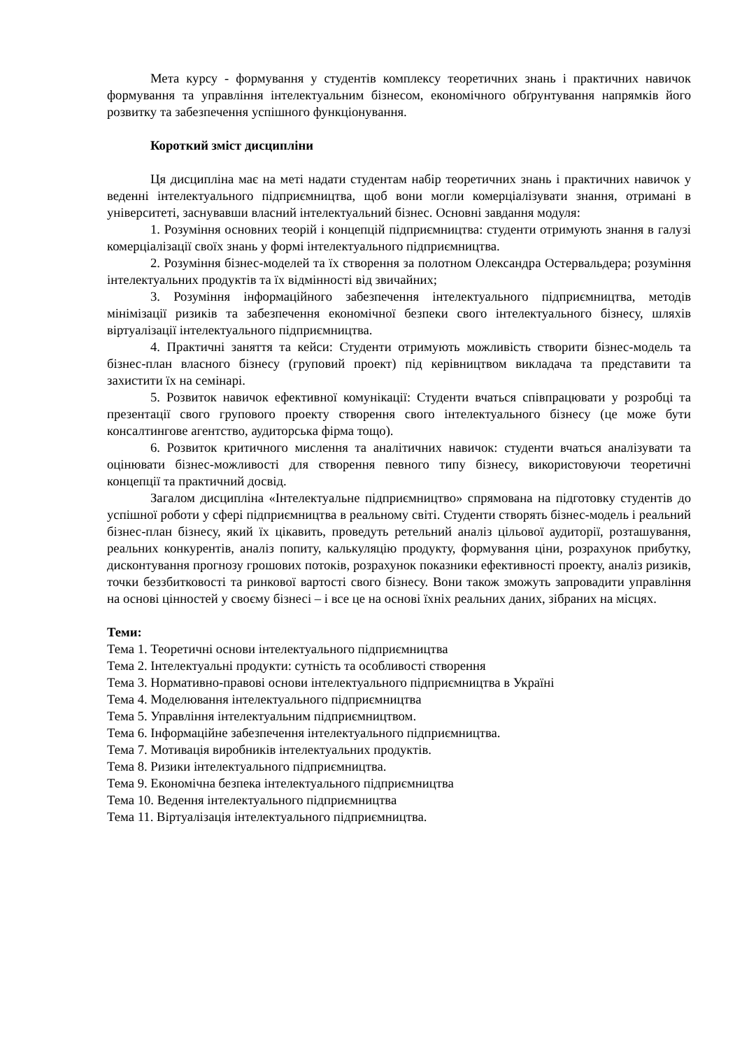Мета курсу - формування у студентів комплексу теоретичних знань і практичних навичок формування та управління інтелектуальним бізнесом, економічного обґрунтування напрямків його розвитку та забезпечення успішного функціонування.
Короткий зміст дисципліни
Ця дисципліна має на меті надати студентам набір теоретичних знань і практичних навичок у веденні інтелектуального підприємництва, щоб вони могли комерціалізувати знання, отримані в університеті, заснувавши власний інтелектуальний бізнес. Основні завдання модуля:
1. Розуміння основних теорій і концепцій підприємництва: студенти отримують знання в галузі комерціалізації своїх знань у формі інтелектуального підприємництва.
2. Розуміння бізнес-моделей та їх створення за полотном Олександра Остервальдера; розуміння інтелектуальних продуктів та їх відмінності від звичайних;
3. Розуміння інформаційного забезпечення інтелектуального підприємництва, методів мінімізації ризиків та забезпечення економічної безпеки свого інтелектуального бізнесу, шляхів віртуалізації інтелектуального підприємництва.
4. Практичні заняття та кейси: Студенти отримують можливість створити бізнес-модель та бізнес-план власного бізнесу (груповий проект) під керівництвом викладача та представити та захистити їх на семінарі.
5. Розвиток навичок ефективної комунікації: Студенти вчаться співпрацювати у розробці та презентації свого групового проекту створення свого інтелектуального бізнесу (це може бути консалтингове агентство, аудиторська фірма тощо).
6. Розвиток критичного мислення та аналітичних навичок: студенти вчаться аналізувати та оцінювати бізнес-можливості для створення певного типу бізнесу, використовуючи теоретичні концепції та практичний досвід.
Загалом дисципліна «Інтелектуальне підприємництво» спрямована на підготовку студентів до успішної роботи у сфері підприємництва в реальному світі. Студенти створять бізнес-модель і реальний бізнес-план бізнесу, який їх цікавить, проведуть ретельний аналіз цільової аудиторії, розташування, реальних конкурентів, аналіз попиту, калькуляцію продукту, формування ціни, розрахунок прибутку, дисконтування прогнозу грошових потоків, розрахунок показники ефективності проекту, аналіз ризиків, точки беззбитковості та ринкової вартості свого бізнесу. Вони також зможуть запровадити управління на основі цінностей у своєму бізнесі – і все це на основі їхніх реальних даних, зібраних на місцях.
Теми:
Тема 1. Теоретичні основи інтелектуального підприємництва
Тема 2. Інтелектуальні продукти: сутність та особливості створення
Тема 3. Нормативно-правові основи інтелектуального підприємництва в Україні
Тема 4. Моделювання інтелектуального підприємництва
Тема 5. Управління інтелектуальним підприємництвом.
Тема 6. Інформаційне забезпечення інтелектуального підприємництва.
Тема 7. Мотивація виробників інтелектуальних продуктів.
Тема 8. Ризики інтелектуального підприємництва.
Тема 9. Економічна безпека інтелектуального підприємництва
Тема 10. Ведення інтелектуального підприємництва
Тема 11. Віртуалізація інтелектуального підприємництва.